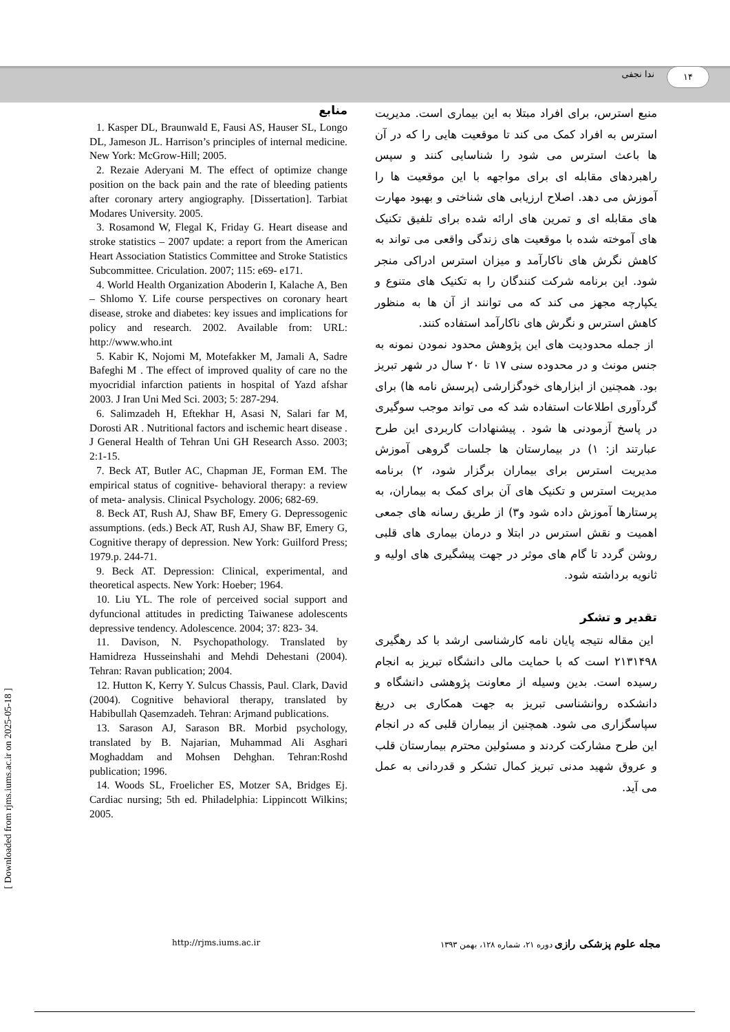۱۴ ندا نجفی
منبع استرس، برای افراد مبتلا به این بیماری است. مدیریت استرس به افراد کمک می کند تا موقعیت هایی را که در آن ها باعث استرس می شود را شناسایی کنند و سپس راهبردهای مقابله ای برای مواجهه با این موقعیت ها را آموزش می دهد. اصلاح ارزیابی های شناختی و بهبود مهارت های مقابله ای و تمرین های ارائه شده برای تلفیق تکنیک های آموخته شده با موقعیت های زندگی واقعی می تواند به کاهش نگرش های ناکارآمد و میزان استرس ادراکی منجر شود. این برنامه شرکت کنندگان را به تکنیک های متنوع و یکپارچه مجهز می کند که می توانند از آن ها به منظور کاهش استرس و نگرش های ناکارآمد استفاده کنند.
از جمله محدودیت های این پژوهش محدود نمودن نمونه به جنس مونث و در محدوده سنی ۱۷ تا ۲۰ سال در شهر تبریز بود. همچنین از ابزارهای خودگزارشی (پرسش نامه ها) برای گردآوری اطلاعات استفاده شد که می تواند موجب سوگیری در پاسخ آزمودنی ها شود . پیشنهادات کاربردی این طرح عبارتند از: ۱) در بیمارستان ها جلسات گروهی آموزش مدیریت استرس برای بیماران برگزار شود، ۲) برنامه مدیریت استرس و تکنیک های آن برای کمک به بیماران، به پرستارها آموزش داده شود و۳) از طریق رسانه های جمعی اهمیت و نقش استرس در ابتلا و درمان بیماری های قلبی روشن گردد تا گام های موثر در جهت پیشگیری های اولیه و ثانویه برداشته شود.
تقدیر و تشکر
این مقاله نتیجه پایان نامه کارشناسی ارشد با کد رهگیری ۲۱۳۱۴۹۸ است که با حمایت مالی دانشگاه تبریز به انجام رسیده است. بدین وسیله از معاونت پژوهشی دانشگاه و دانشکده روانشناسی تبریز به جهت همکاری بی دریغ سپاسگزاری می شود. همچنین از بیماران قلبی که در انجام این طرح مشارکت کردند و مسئولین محترم بیمارستان قلب و عروق شهید مدنی تبریز کمال تشکر و قدردانی به عمل می آید.
منابع
1. Kasper DL, Braunwald E, Fausi AS, Hauser SL, Longo DL, Jameson JL. Harrison’s principles of internal medicine. New York: McGrow-Hill; 2005.
2. Rezaie Aderyani M. The effect of optimize change position on the back pain and the rate of bleeding patients after coronary artery angiography. [Dissertation]. Tarbiat Modares University. 2005.
3. Rosamond W, Flegal K, Friday G. Heart disease and stroke statistics – 2007 update: a report from the American Heart Association Statistics Committee and Stroke Statistics Subcommittee. Criculation. 2007; 115: e69- e171.
4. World Health Organization Aboderin I, Kalache A, Ben – Shlomo Y. Life course perspectives on coronary heart disease, stroke and diabetes: key issues and implications for policy and research. 2002. Available from: URL: http://www.who.int
5. Kabir K, Nojomi M, Motefakker M, Jamali A, Sadre Bafeghi M . The effect of improved quality of care no the myocridial infarction patients in hospital of Yazd afshar 2003. J Iran Uni Med Sci. 2003; 5: 287-294.
6. Salimzadeh H, Eftekhar H, Asasi N, Salari far M, Dorosti AR . Nutritional factors and ischemic heart disease . J General Health of Tehran Uni GH Research Asso. 2003; 2:1-15.
7. Beck AT, Butler AC, Chapman JE, Forman EM. The empirical status of cognitive- behavioral therapy: a review of meta- analysis. Clinical Psychology. 2006; 682-69.
8. Beck AT, Rush AJ, Shaw BF, Emery G. Depressogenic assumptions. (eds.) Beck AT, Rush AJ, Shaw BF, Emery G, Cognitive therapy of depression. New York: Guilford Press; 1979.p. 244-71.
9. Beck AT. Depression: Clinical, experimental, and theoretical aspects. New York: Hoeber; 1964.
10. Liu YL. The role of perceived social support and dyfuncional attitudes in predicting Taiwanese adolescents depressive tendency. Adolescence. 2004; 37: 823- 34.
11. Davison, N. Psychopathology. Translated by Hamidreza Husseinshahi and Mehdi Dehestani (2004). Tehran: Ravan publication; 2004.
12. Hutton K, Kerry Y. Sulcus Chassis, Paul. Clark, David (2004). Cognitive behavioral therapy, translated by Habibullah Qasemzadeh. Tehran: Arjmand publications.
13. Sarason AJ, Sarason BR. Morbid psychology, translated by B. Najarian, Muhammad Ali Asghari Moghaddam and Mohsen Dehghan. Tehran:Roshd publication; 1996.
14. Woods SL, Froelicher ES, Motzer SA, Bridges Ej. Cardiac nursing; 5th ed. Philadelphia: Lippincott Wilkins; 2005.
http://rjms.iums.ac.ir مجله علوم پزشکی رازی دوره ۲۱، شماره ۱۲۸، بهمن ۱۳۹۳
[ Downloaded from rjms.iums.ac.ir on 2025-05-18 ]